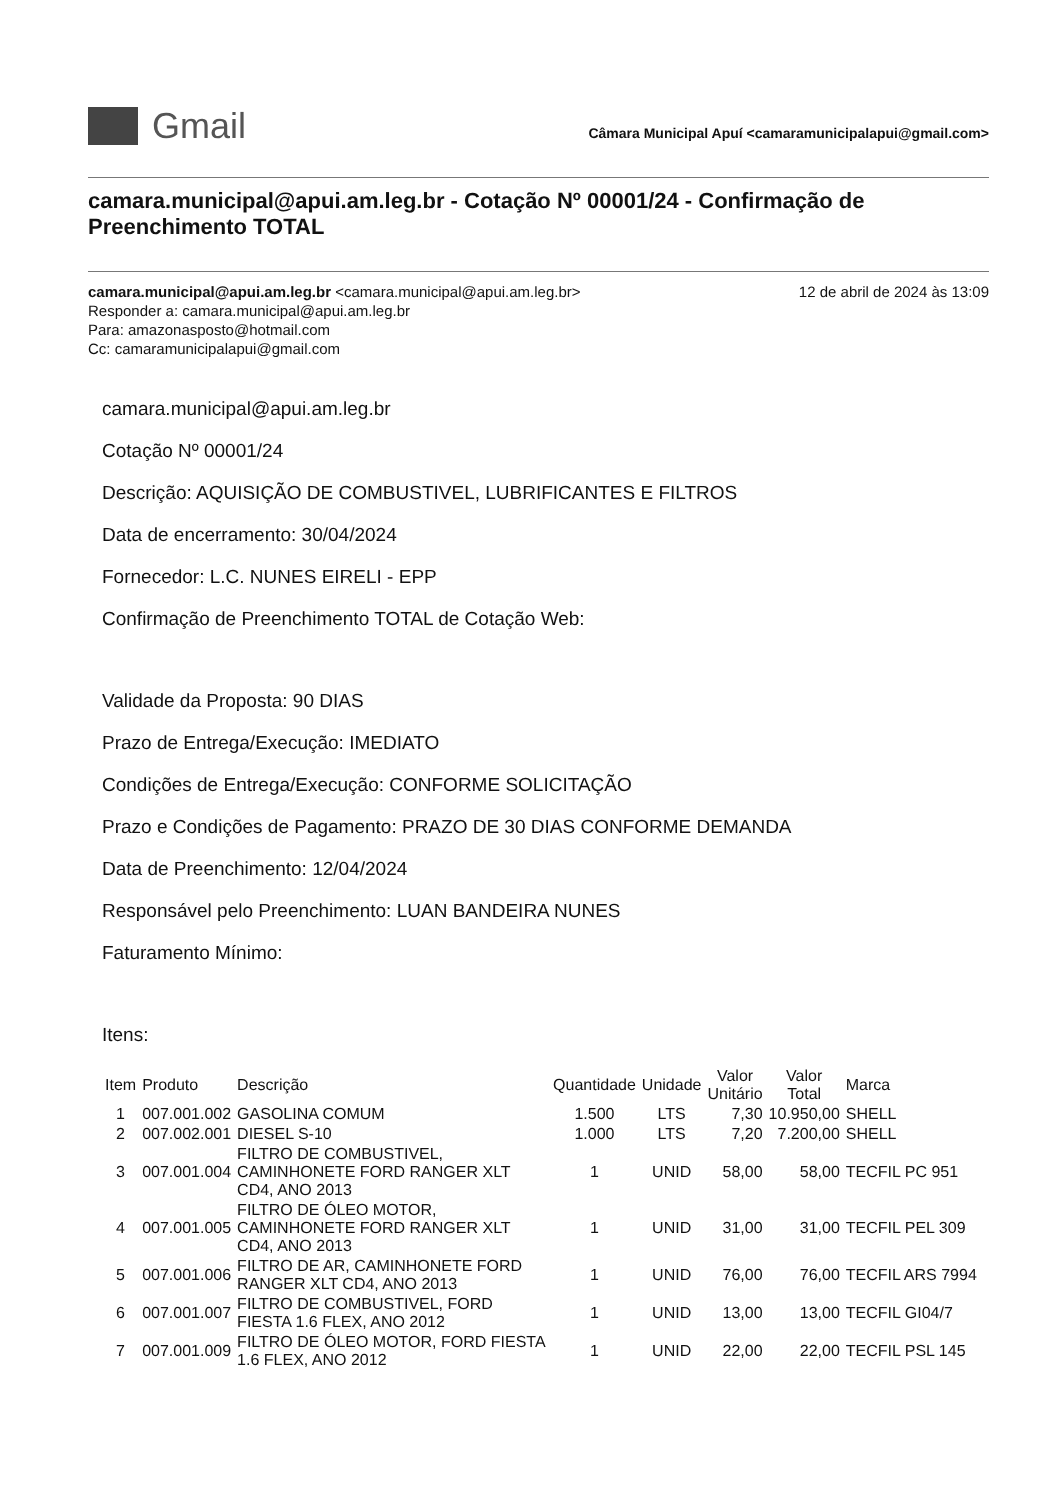Gmail
Câmara Municipal Apuí <camaramunicipalapui@gmail.com>
camara.municipal@apui.am.leg.br - Cotação Nº 00001/24 - Confirmação de Preenchimento TOTAL
camara.municipal@apui.am.leg.br <camara.municipal@apui.am.leg.br>
Responder a: camara.municipal@apui.am.leg.br
Para: amazonasposto@hotmail.com
Cc: camaramunicipalapui@gmail.com
12 de abril de 2024 às 13:09
camara.municipal@apui.am.leg.br
Cotação Nº 00001/24
Descrição: AQUISIÇÃO DE COMBUSTIVEL, LUBRIFICANTES E FILTROS
Data de encerramento: 30/04/2024
Fornecedor: L.C. NUNES EIRELI - EPP
Confirmação de Preenchimento TOTAL de Cotação Web:
Validade da Proposta: 90 DIAS
Prazo de Entrega/Execução: IMEDIATO
Condições de Entrega/Execução: CONFORME SOLICITAÇÃO
Prazo e Condições de Pagamento: PRAZO DE 30 DIAS CONFORME DEMANDA
Data de Preenchimento: 12/04/2024
Responsável pelo Preenchimento: LUAN BANDEIRA NUNES
Faturamento Mínimo:
Itens:
| Item | Produto | Descrição | Quantidade | Unidade | Valor Unitário | Valor Total | Marca |
| --- | --- | --- | --- | --- | --- | --- | --- |
| 1 | 007.001.002 | GASOLINA COMUM | 1.500 | LTS | 7,30 | 10.950,00 | SHELL |
| 2 | 007.002.001 | DIESEL S-10 | 1.000 | LTS | 7,20 | 7.200,00 | SHELL |
| 3 | 007.001.004 | FILTRO DE COMBUSTIVEL, CAMINHONETE FORD RANGER XLT CD4, ANO 2013 | 1 | UNID | 58,00 | 58,00 | TECFIL PC 951 |
| 4 | 007.001.005 | FILTRO DE ÓLEO MOTOR, CAMINHONETE FORD RANGER XLT CD4, ANO 2013 | 1 | UNID | 31,00 | 31,00 | TECFIL PEL 309 |
| 5 | 007.001.006 | FILTRO DE AR, CAMINHONETE FORD RANGER XLT CD4, ANO 2013 | 1 | UNID | 76,00 | 76,00 | TECFIL ARS 7994 |
| 6 | 007.001.007 | FILTRO DE COMBUSTIVEL, FORD FIESTA 1.6 FLEX, ANO 2012 | 1 | UNID | 13,00 | 13,00 | TECFIL GI04/7 |
| 7 | 007.001.009 | FILTRO DE ÓLEO MOTOR, FORD FIESTA 1.6 FLEX, ANO 2012 | 1 | UNID | 22,00 | 22,00 | TECFIL PSL 145 |